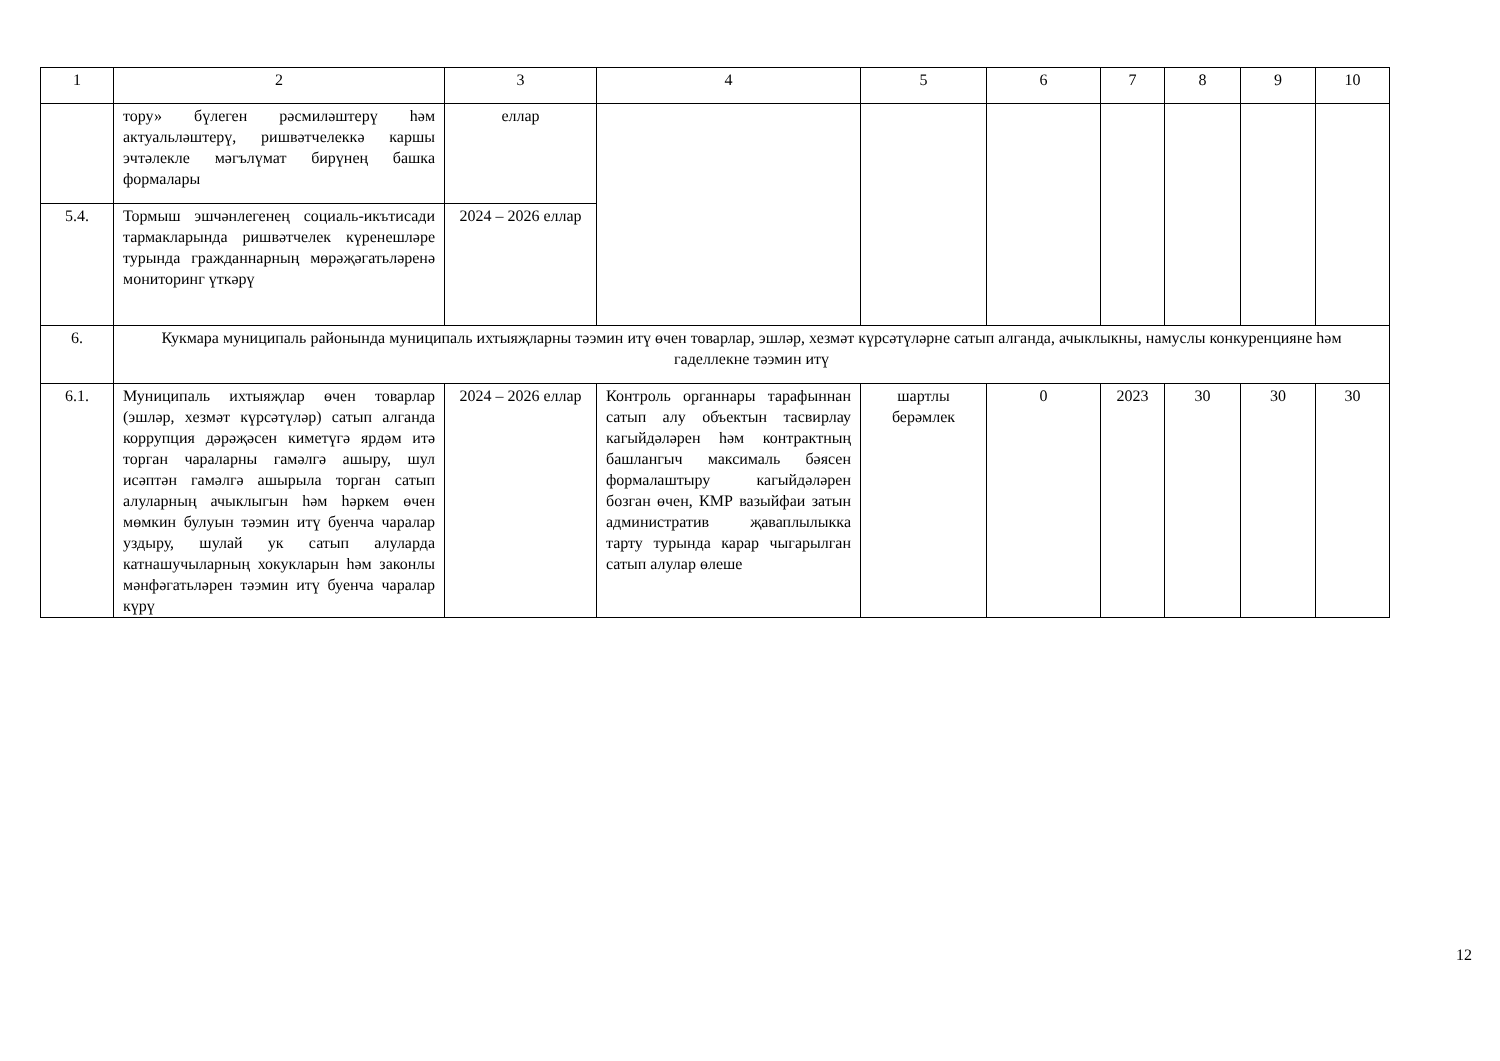| 1 | 2 | 3 | 4 | 5 | 6 | 7 | 8 | 9 | 10 |
| | тору» бүлеген рәсмиләштерү һәм актуальләштерү, ришвәтчелеккә каршы эчтәлекле мәгълүмат бирүнең башка формалары | еллар | | | | | | | |
| 5.4. | Тормыш эшчәнлегенең социаль-икътисади тармакларында ришвәтчелек күренешләре турында гражданнарның мөрәҗәгатьләренә мониторинг үткәрү | 2024 – 2026 еллар | | | | | | | |
| 6. | Кукмара муниципаль районында муниципаль ихтыяҗларны тәэмин итү өчен товарлар, эшләр, хезмәт күрсәтүләрне сатып алганда, ачыклыкны, намуслы конкуренцияне һәм гаделлекне тәэмин итү | | | | | | | | |
| 6.1. | Муниципаль ихтыяҗлар өчен товарлар (эшләр, хезмәт күрсәтүләр) сатып алганда коррупция дәрәҗәсен киметүгә ярдәм итә торган чараларны гамәлгә ашыру, шул исәптән гамәлгә ашырыла торган сатып алуларның ачыклыгын һәм һәркем өчен мөмкин булуын тәэмин итү буенча чаралар уздыру, шулай ук сатып алуларда катнашучыларның хокукларын һәм законлы мәнфәгатьләрен тәэмин итү буенча чаралар күрү | 2024 – 2026 еллар | Контроль органнары тарафыннан сатып алу объектын тасвирлау кагыйдәләрен һәм контрактның башлангыч максималь бәясен формалаштыру кагыйдәләрен бозган өчен, КМР вазыйфаи затын административ җаваплылыкка тарту турында карар чыгарылган сатып алулар өлеше | шартлы берәмлек | 0 | 2023 | 30 | 30 | 30 |
12